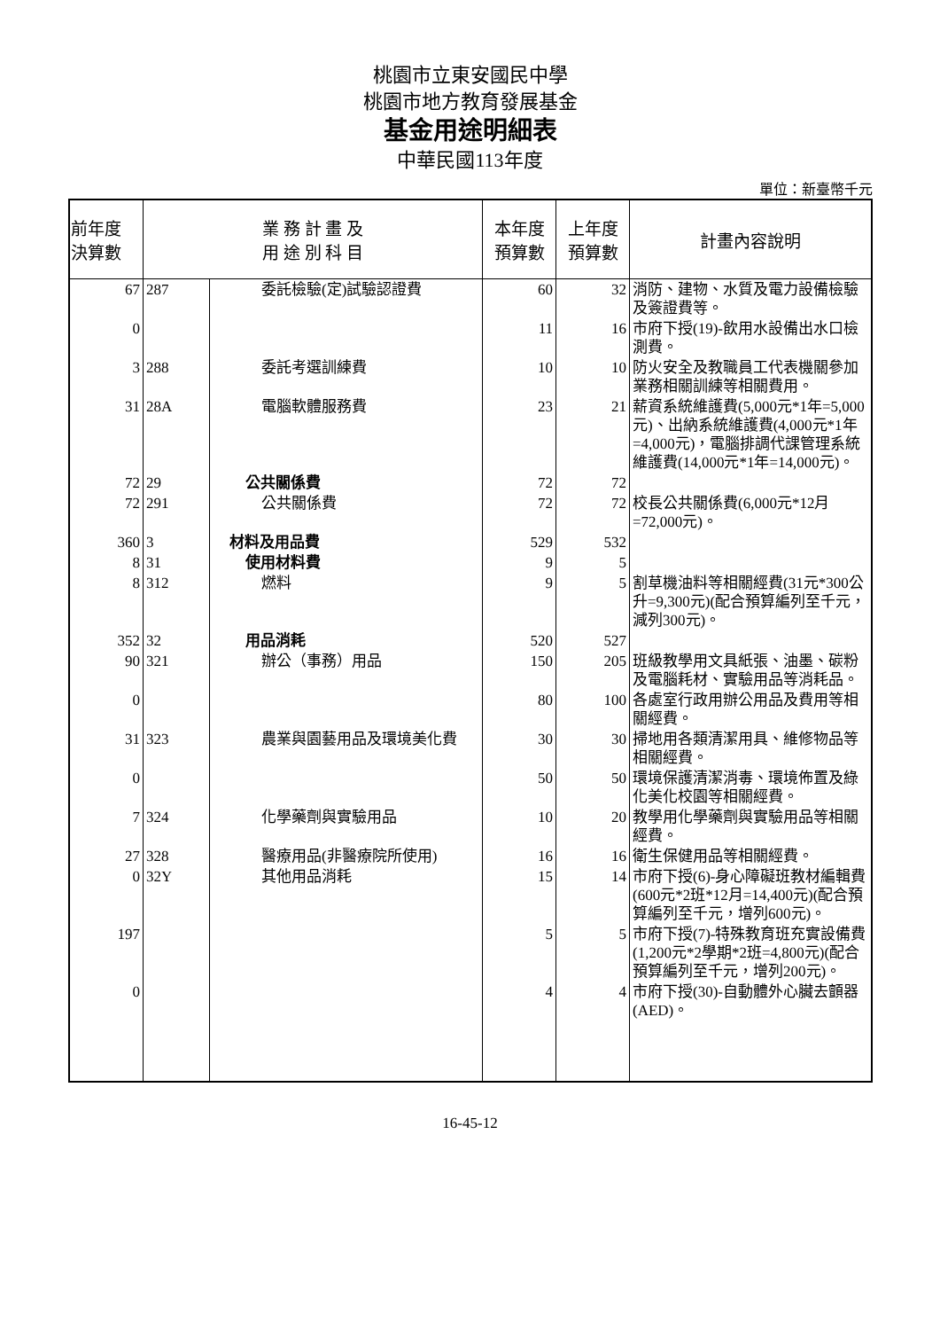桃園市立東安國民中學
桃園市地方教育發展基金
基金用途明細表
中華民國113年度
單位：新臺幣千元
| 前年度 決算數 | 業 務 計 畫 及 用 途 別 科 目 | | 本年度 預算數 | 上年度 預算數 | 計畫內容說明 |
| --- | --- | --- | --- | --- | --- |
| 67 | 287 | 委託檢驗(定)試驗認證費 | 60 | 32 | 消防、建物、水質及電力設備檢驗及簽證費等。 |
| 0 | | | 11 | 16 | 市府下授(19)-飲用水設備出水口檢測費。 |
| 3 | 288 | 委託考選訓練費 | 10 | 10 | 防火安全及教職員工代表機關參加業務相關訓練等相關費用。 |
| 31 | 28A | 電腦軟體服務費 | 23 | 21 | 薪資系統維護費(5,000元*1年=5,000元)、出納系統維護費(4,000元*1年=4,000元)，電腦排調代課管理系統維護費(14,000元*1年=14,000元)。 |
| 72 | 29 | 公共關係費 | 72 | 72 | |
| 72 | 291 | 公共關係費 | 72 | 72 | 校長公共關係費(6,000元*12月=72,000元)。 |
| 360 | 3 | 材料及用品費 | 529 | 532 | |
| 8 | 31 | 使用材料費 | 9 | 5 | |
| 8 | 312 | 燃料 | 9 | 5 | 割草機油料等相關經費(31元*300公升=9,300元)(配合預算編列至千元，減列300元)。 |
| 352 | 32 | 用品消耗 | 520 | 527 | |
| 90 | 321 | 辦公（事務）用品 | 150 | 205 | 班級教學用文具紙張、油墨、碳粉及電腦耗材、實驗用品等消耗品。 |
| 0 | | | 80 | 100 | 各處室行政用辦公用品及費用等相關經費。 |
| 31 | 323 | 農業與園藝用品及環境美化費 | 30 | 30 | 掃地用各類清潔用具、維修物品等相關經費。 |
| 0 | | | 50 | 50 | 環境保護清潔消毒、環境佈置及綠化美化校園等相關經費。 |
| 7 | 324 | 化學藥劑與實驗用品 | 10 | 20 | 教學用化學藥劑與實驗用品等相關經費。 |
| 27 | 328 | 醫療用品(非醫療院所使用) | 16 | 16 | 衛生保健用品等相關經費。 |
| 0 | 32Y | 其他用品消耗 | 15 | 14 | 市府下授(6)-身心障礙班教材編輯費(600元*2班*12月=14,400元)(配合預算編列至千元，增列600元)。 |
| 197 | | | 5 | 5 | 市府下授(7)-特殊教育班充實設備費(1,200元*2學期*2班=4,800元)(配合預算編列至千元，增列200元)。 |
| 0 | | | 4 | 4 | 市府下授(30)-自動體外心臟去顫器(AED)。 |
16-45-12